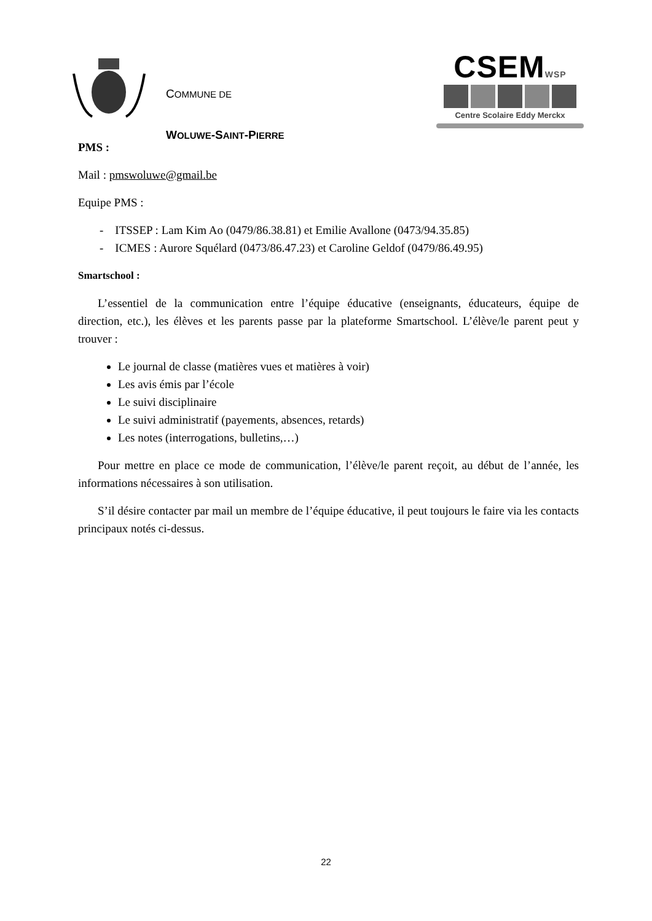COMMUNE DE
WOLUWE-SAINT-PIERRE
CSEMWSP
Centre Scolaire Eddy Merckx
PMS :
Mail : pmswoluwe@gmail.be
Equipe PMS :
- ITSSEP : Lam Kim Ao (0479/86.38.81) et Emilie Avallone (0473/94.35.85)
- ICMES : Aurore Squélard (0473/86.47.23) et Caroline Geldof (0479/86.49.95)
Smartschool :
L’essentiel de la communication entre l’équipe éducative (enseignants, éducateurs, équipe de direction, etc.), les élèves et les parents passe par la plateforme Smartschool. L’élève/le parent peut y trouver :
Le journal de classe (matières vues et matières à voir)
Les avis émis par l’école
Le suivi disciplinaire
Le suivi administratif (payements, absences, retards)
Les notes (interrogations, bulletins,…)
Pour mettre en place ce mode de communication, l’élève/le parent reçoit, au début de l’année, les informations nécessaires à son utilisation.
S’il désire contacter par mail un membre de l’équipe éducative, il peut toujours le faire via les contacts principaux notés ci-dessus.
22